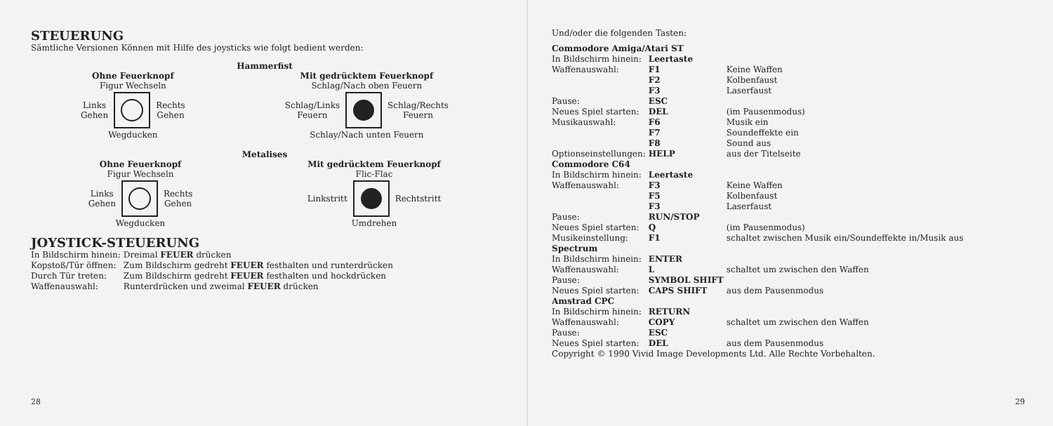STEUERUNG
Sämtliche Versionen Können mit Hilfe des joysticks wie folgt bedient werden:
Hammerfist
Ohne Feuerknopf
Figur Wechseln
Links
Gehen Rechts
Gehen
Wegducken
Mit gedrücktem Feuerknopf
Schlag/Nach oben Feuern
Schlag/Links
Feuern Schlag/Rechts
Feuern
Schlay/Nach unten Feuern
Metalises
Ohne Feuerknopf
Figur Wechseln
Links
Gehen Rechts
Gehen
Wegducken
Mit gedrücktem Feuerknopf
Flic-Flac
Linkstritt Rechtstritt
Umdrehen
JOYSTICK-STEUERUNG
| In Bildschirm hinein: | Dreimal FEUER drücken |
| Kopstoß/Tür öffnen: | Zum Bildschirm gedreht FEUER festhalten und runterdrücken |
| Durch Tür treten: | Zum Bildschirm gedreht FEUER festhalten und hockdrücken |
| Waffenauswahl: | Runterdrücken und zweimal FEUER drücken |
28
Und/oder die folgenden Tasten:
| Commodore Amiga/Atari ST | | |
| In Bildschirm hinein: | Leertaste | |
| Waffenauswahl: | F1 | Keine Waffen |
| | F2 | Kolbenfaust |
| | F3 | Laserfaust |
| Pause: | ESC | |
| Neues Spiel starten: | DEL | (im Pausenmodus) |
| Musikauswahl: | F6 | Musik ein |
| | F7 | Soundeffekte ein |
| | F8 | Sound aus |
| Optionseinstellungen: | HELP | aus der Titelseite |
| Commodore C64 | | |
| In Bildschirm hinein: | Leertaste | |
| Waffenauswahl: | F3 | Keine Waffen |
| | F5 | Kolbenfaust |
| | F3 | Laserfaust |
| Pause: | RUN/STOP | |
| Neues Spiel starten: | Q | (im Pausenmodus) |
| Musikeinstellung: | F1 | schaltet zwischen Musik ein/Soundeffekte in/Musik aus |
| Spectrum | | |
| In Bildschirm hinein: | ENTER | |
| Waffenauswahl: | L | schaltet um zwischen den Waffen |
| Pause: | SYMBOL SHIFT | |
| Neues Spiel starten: | CAPS SHIFT | aus dem Pausenmodus |
| Amstrad CPC | | |
| In Bildschirm hinein: | RETURN | |
| Waffenauswahl: | COPY | schaltet um zwischen den Waffen |
| Pause: | ESC | |
| Neues Spiel starten: | DEL | aus dem Pausenmodus |
Copyright © 1990 Vivid Image Developments Ltd. Alle Rechte Vorbehalten.
29